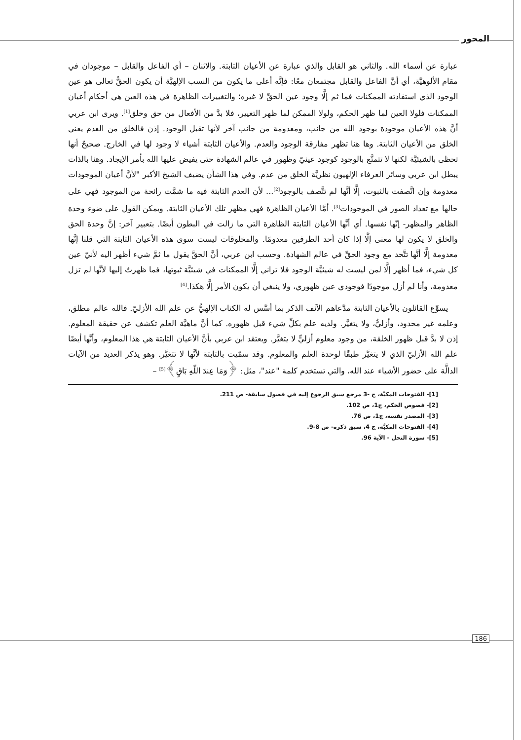المحور
عبارة عن أسماء الله. والثاني هو القابل والذي عبارة عن الأعيان الثابتة. والاثنان – أي الفاعل والقابل – موجودان في مقام الألوهيَّة، أي أنَّ الفاعل والقابل مجتمعان معًا: فإنَّه أعلى ما يكون من النسب الإلهيَّة أن يكون الحقُّ تعالى هو عين الوجود الذي استفادته الممكنات فما ثم إلَّا وجود عين الحقِّ لا غيره؛ والتغييرات الظاهرة في هذه العين هي أحكام أعيان الممكنات فلولا العين لما ظهر الحكم، ولولا الممكن لما ظهر التغيير، فلا بدَّ من الأفعال من حق وخلق<sup>[1]</sup>. ويرى ابن عربي أنَّ هذه الأعيان موجودة بوجود الله من جانب، ومعدومة من جانب آخر لأنها تقبل الوجود. إذن فالخلق من العدم يعني الخلق من الأعيان الثابتة. وها هنا تظهر مفارقة الوجود والعدم. والأعيان الثابتة أشياء لا وجود لها في الخارج. صحيحٌ أنها تحظى بالشيئيَّة لكنها لا تتمتَّع بالوجود كوجود عينيّ وظهور في عالم الشهادة حتى يفيض عليها الله بأمر الإيجاد. وهنا بالذات يبطل ابن عربي وسائر العرفاء الإلهيون نظريَّة الخلق من عدم. وفي هذا الشأن يضيف الشيخ الأكبر "لأنَّ أعيان الموجودات معدومة وإن اتَّصفت بالثبوت، إلَّا أنَّها لم تتَّصف بالوجود<sup>[2]</sup>... لأن العدم الثابتة فيه ما شمَّت رائحة من الموجود فهي على حالها مع تعداد الصور في الموجودات<sup>[3]</sup>. أمَّا الأعيان الظاهرة فهي مظهر تلك الأعيان الثابتة. ويمكن القول على ضوء وحدة الظاهر والمظهر- إنّها نفسها. أي أنَّها الأعيان الثابتة الظاهرة التي ما زالت في البطون أيضًا. بتعبير آخر: إنَّ وحدة الحق والخلق لا يكون لها معنى إلَّا إذا كان أحد الطرفين معدومًا. والمخلوقات ليست سوى هذه الأعيان الثابتة التي قلنا إنَّها معدومة إلَّا أنَّها تتَّحد مع وجود الحقِّ في عالم الشهادة. وحسب ابن عربي، أنَّ الحقَّ يقول ما ثمَّ شيء أظهر اليه لأنيّ عين كل شيء، فما أظهر إلَّا لمن ليست له شيئيَّة الوجود فلا تراني إلَّا الممكنات في شيئيَّة ثبوتها، فما ظهرتُ إليها لأنَّها لم تزل معدومة، وأنا لم أزل موجودًا فوجودي عين ظهوري، ولا ينبغي أن يكون الأمر إلَّا هكذا.<sup>[4]</sup>
يسوِّغ القائلون بالأعيان الثابتة مدَّعاهم الآنف الذكر بما أسَّس له الكتاب الإلهيُّ عن علم الله الأزليّ. فالله عالم مطلق، وعلمه غير محدود، وأزليٌّ، ولا يتغيَّر. ولديه علم بكلِّ شيء قبل ظهوره. كما أنَّ ماهيَّة العلم تكشف عن حقيقة المعلوم. إذن لا بدَّ قبل ظهور الخلقة، من وجود معلوم أزليٍّ لا يتغيَّر. ويعتقد ابن عربي بأنَّ الأعيان الثابتة هي هذا المعلوم، وأنَّها أيضًا علم الله الأزليّ الذي لا يتغيَّر طبقًا لوحدة العلم والمعلوم. وقد سمّيت بالثابتة لأنَّها لا تتغيَّر. وهو يذكر العديد من الآيات الدالَّة على حضور الأشياء عند الله، والتي تستخدم كلمة "عند"، مثل: ﴿وَمَا عِندَ اللّهِ بَاقٍ﴾<sup>[5]</sup> –
[1]- الفتوحات المكيَّة، ج -3 مرجع سبق الرجوع إليه في فصول سابقة- ص 211.
[2]- فصوص الحكم، ج1، ص 102.
[3]- المصدر نفسه، ج1، ص 76.
[4]- الفتوحات المكيَّة، ج 4، سبق ذكره- ص 8-9.
[5]- سورة النحل - الآية 96.
186